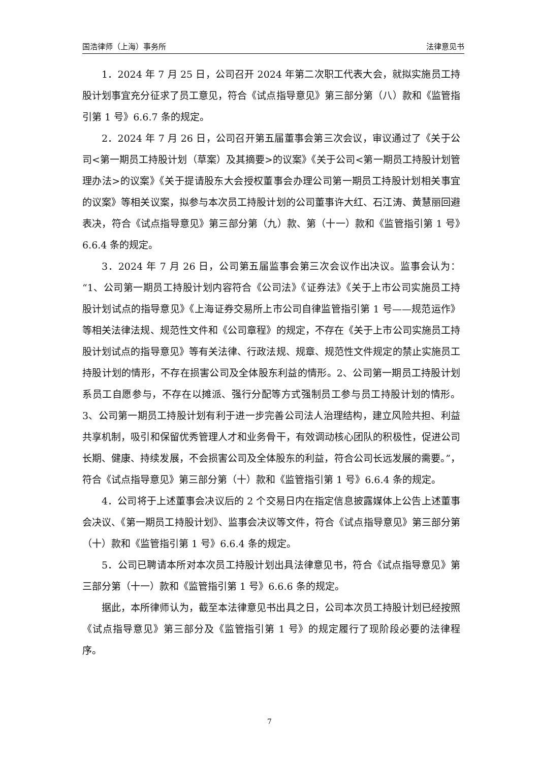国浩律师（上海）事务所 法律意见书
1．2024 年 7 月 25 日，公司召开 2024 年第二次职工代表大会，就拟实施员工持股计划事宜充分征求了员工意见，符合《试点指导意见》第三部分第（八）款和《监管指引第 1 号》6.6.7 条的规定。
2．2024 年 7 月 26 日，公司召开第五届董事会第三次会议，审议通过了《关于公司<第一期员工持股计划（草案）及其摘要>的议案》《关于公司<第一期员工持股计划管理办法>的议案》《关于提请股东大会授权董事会办理公司第一期员工持股计划相关事宜的议案》等相关议案，拟参与本次员工持股计划的公司董事许大红、石江涛、黄慧丽回避表决，符合《试点指导意见》第三部分第（九）款、第（十一）款和《监管指引第 1 号》6.6.4 条的规定。
3．2024 年 7 月 26 日，公司第五届监事会第三次会议作出决议。监事会认为：“1、公司第一期员工持股计划内容符合《公司法》《证券法》《关于上市公司实施员工持股计划试点的指导意见》《上海证券交易所上市公司自律监管指引第 1 号——规范运作》等相关法律法规、规范性文件和《公司章程》的规定，不存在《关于上市公司实施员工持股计划试点的指导意见》等有关法律、行政法规、规章、规范性文件规定的禁止实施员工持股计划的情形，不存在损害公司及全体股东利益的情形。2、公司第一期员工持股计划系员工自愿参与，不存在以摊派、强行分配等方式强制员工参与员工持股计划的情形。3、公司第一期员工持股计划有利于进一步完善公司法人治理结构，建立风险共担、利益共享机制，吸引和保留优秀管理人才和业务骨干，有效调动核心团队的积极性，促进公司长期、健康、持续发展，不会损害公司及全体股东的利益，符合公司长远发展的需要。”，符合《试点指导意见》第三部分第（十）款和《监管指引第 1 号》6.6.4 条的规定。
4．公司将于上述董事会决议后的 2 个交易日内在指定信息披露媒体上公告上述董事会决议、《第一期员工持股计划》、监事会决议等文件，符合《试点指导意见》第三部分第（十）款和《监管指引第 1 号》6.6.4 条的规定。
5．公司已聘请本所对本次员工持股计划出具法律意见书，符合《试点指导意见》第三部分第（十一）款和《监管指引第 1 号》6.6.6 条的规定。
据此，本所律师认为，截至本法律意见书出具之日，公司本次员工持股计划已经按照《试点指导意见》第三部分及《监管指引第 1 号》的规定履行了现阶段必要的法律程序。
7